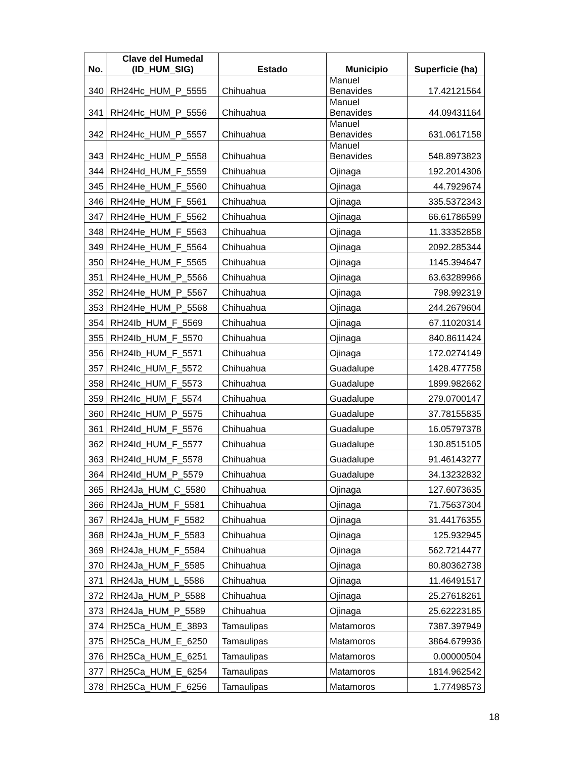| No. | Clave del Humedal (ID_HUM_SIG) | Estado | Municipio | Superficie (ha) |
| --- | --- | --- | --- | --- |
| 340 | RH24Hc_HUM_P_5555 | Chihuahua | Manuel Benavides | 17.42121564 |
| 341 | RH24Hc_HUM_P_5556 | Chihuahua | Manuel Benavides | 44.09431164 |
| 342 | RH24Hc_HUM_P_5557 | Chihuahua | Manuel Benavides | 631.0617158 |
| 343 | RH24Hc_HUM_P_5558 | Chihuahua | Manuel Benavides | 548.8973823 |
| 344 | RH24Hd_HUM_F_5559 | Chihuahua | Ojinaga | 192.2014306 |
| 345 | RH24He_HUM_F_5560 | Chihuahua | Ojinaga | 44.7929674 |
| 346 | RH24He_HUM_F_5561 | Chihuahua | Ojinaga | 335.5372343 |
| 347 | RH24He_HUM_F_5562 | Chihuahua | Ojinaga | 66.61786599 |
| 348 | RH24He_HUM_F_5563 | Chihuahua | Ojinaga | 11.33352858 |
| 349 | RH24He_HUM_F_5564 | Chihuahua | Ojinaga | 2092.285344 |
| 350 | RH24He_HUM_F_5565 | Chihuahua | Ojinaga | 1145.394647 |
| 351 | RH24He_HUM_P_5566 | Chihuahua | Ojinaga | 63.63289966 |
| 352 | RH24He_HUM_P_5567 | Chihuahua | Ojinaga | 798.992319 |
| 353 | RH24He_HUM_P_5568 | Chihuahua | Ojinaga | 244.2679604 |
| 354 | RH24Ib_HUM_F_5569 | Chihuahua | Ojinaga | 67.11020314 |
| 355 | RH24Ib_HUM_F_5570 | Chihuahua | Ojinaga | 840.8611424 |
| 356 | RH24Ib_HUM_F_5571 | Chihuahua | Ojinaga | 172.0274149 |
| 357 | RH24Ic_HUM_F_5572 | Chihuahua | Guadalupe | 1428.477758 |
| 358 | RH24Ic_HUM_F_5573 | Chihuahua | Guadalupe | 1899.982662 |
| 359 | RH24Ic_HUM_F_5574 | Chihuahua | Guadalupe | 279.0700147 |
| 360 | RH24Ic_HUM_P_5575 | Chihuahua | Guadalupe | 37.78155835 |
| 361 | RH24Id_HUM_F_5576 | Chihuahua | Guadalupe | 16.05797378 |
| 362 | RH24Id_HUM_F_5577 | Chihuahua | Guadalupe | 130.8515105 |
| 363 | RH24Id_HUM_F_5578 | Chihuahua | Guadalupe | 91.46143277 |
| 364 | RH24Id_HUM_P_5579 | Chihuahua | Guadalupe | 34.13232832 |
| 365 | RH24Ja_HUM_C_5580 | Chihuahua | Ojinaga | 127.6073635 |
| 366 | RH24Ja_HUM_F_5581 | Chihuahua | Ojinaga | 71.75637304 |
| 367 | RH24Ja_HUM_F_5582 | Chihuahua | Ojinaga | 31.44176355 |
| 368 | RH24Ja_HUM_F_5583 | Chihuahua | Ojinaga | 125.932945 |
| 369 | RH24Ja_HUM_F_5584 | Chihuahua | Ojinaga | 562.7214477 |
| 370 | RH24Ja_HUM_F_5585 | Chihuahua | Ojinaga | 80.80362738 |
| 371 | RH24Ja_HUM_L_5586 | Chihuahua | Ojinaga | 11.46491517 |
| 372 | RH24Ja_HUM_P_5588 | Chihuahua | Ojinaga | 25.27618261 |
| 373 | RH24Ja_HUM_P_5589 | Chihuahua | Ojinaga | 25.62223185 |
| 374 | RH25Ca_HUM_E_3893 | Tamaulipas | Matamoros | 7387.397949 |
| 375 | RH25Ca_HUM_E_6250 | Tamaulipas | Matamoros | 3864.679936 |
| 376 | RH25Ca_HUM_E_6251 | Tamaulipas | Matamoros | 0.00000504 |
| 377 | RH25Ca_HUM_E_6254 | Tamaulipas | Matamoros | 1814.962542 |
| 378 | RH25Ca_HUM_F_6256 | Tamaulipas | Matamoros | 1.77498573 |
18